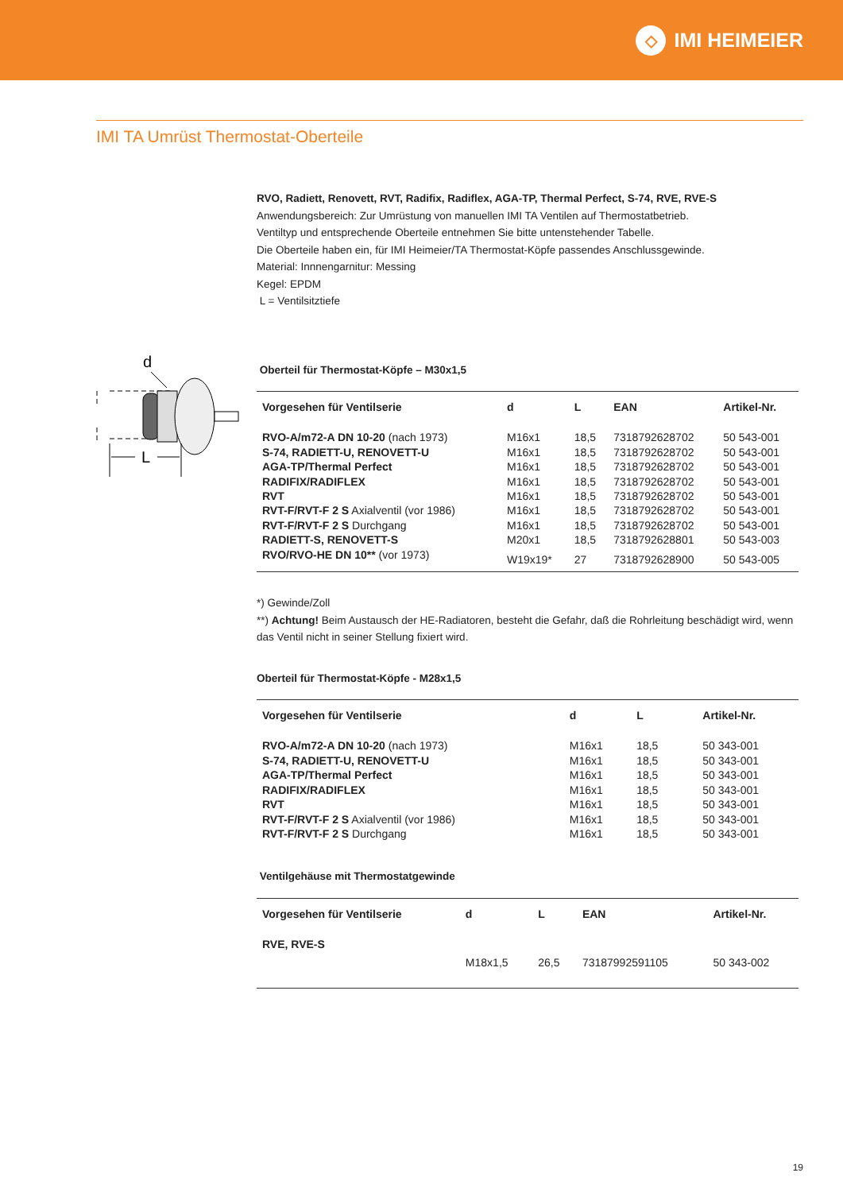◇
IMI HEIMEIER
IMI TA Umrüst Thermostat-Oberteile
RVO, Radiett, Renovett, RVT, Radifix, Radiflex, AGA-TP, Thermal Perfect, S-74, RVE, RVE-S
Anwendungsbereich: Zur Umrüstung von manuellen IMI TA Ventilen auf Thermostatbetrieb.
Ventiltyp und entsprechende Oberteile entnehmen Sie bitte untenstehender Tabelle.
Die Oberteile haben ein, für IMI Heimeier/TA Thermostat-Köpfe passendes Anschlussgewinde.
Material: Innnengarnitur: Messing
Kegel: EPDM
L = Ventilsitztiefe
Oberteil für Thermostat-Köpfe – M30x1,5
| Vorgesehen für Ventilserie | d | L | EAN | Artikel-Nr. |
| --- | --- | --- | --- | --- |
| RVO-A/m72-A DN 10-20 (nach 1973) | M16x1 | 18,5 | 7318792628702 | 50 543-001 |
| S-74, RADIETT-U, RENOVETT-U | M16x1 | 18,5 | 7318792628702 | 50 543-001 |
| AGA-TP/Thermal Perfect | M16x1 | 18,5 | 7318792628702 | 50 543-001 |
| RADIFIX/RADIFLEX | M16x1 | 18,5 | 7318792628702 | 50 543-001 |
| RVT | M16x1 | 18,5 | 7318792628702 | 50 543-001 |
| RVT-F/RVT-F 2 S Axialventil (vor 1986) | M16x1 | 18,5 | 7318792628702 | 50 543-001 |
| RVT-F/RVT-F 2 S Durchgang | M16x1 | 18,5 | 7318792628702 | 50 543-001 |
| RADIETT-S, RENOVETT-S | M20x1 | 18,5 | 7318792628801 | 50 543-003 |
| RVO/RVO-HE DN 10** (vor 1973) | W19x19* | 27 | 7318792628900 | 50 543-005 |
*) Gewinde/Zoll
**) Achtung! Beim Austausch der HE-Radiatoren, besteht die Gefahr, daß die Rohrleitung beschädigt wird, wenn das Ventil nicht in seiner Stellung fixiert wird.
Oberteil für Thermostat-Köpfe - M28x1,5
| Vorgesehen für Ventilserie | d | L | | Artikel-Nr. |
| --- | --- | --- | --- | --- |
| RVO-A/m72-A DN 10-20 (nach 1973) | M16x1 | 18,5 | | 50 343-001 |
| S-74, RADIETT-U, RENOVETT-U | M16x1 | 18,5 | | 50 343-001 |
| AGA-TP/Thermal Perfect | M16x1 | 18,5 | | 50 343-001 |
| RADIFIX/RADIFLEX | M16x1 | 18,5 | | 50 343-001 |
| RVT | M16x1 | 18,5 | | 50 343-001 |
| RVT-F/RVT-F 2 S Axialventil (vor 1986) | M16x1 | 18,5 | | 50 343-001 |
| RVT-F/RVT-F 2 S Durchgang | M16x1 | 18,5 | | 50 343-001 |
Ventilgehäuse mit Thermostatgewinde
| Vorgesehen für Ventilserie | d | L | EAN | Artikel-Nr. |
| --- | --- | --- | --- | --- |
| RVE, RVE-S | M18x1,5 | 26,5 | 73187992591105 | 50 343-002 |
d
L
19